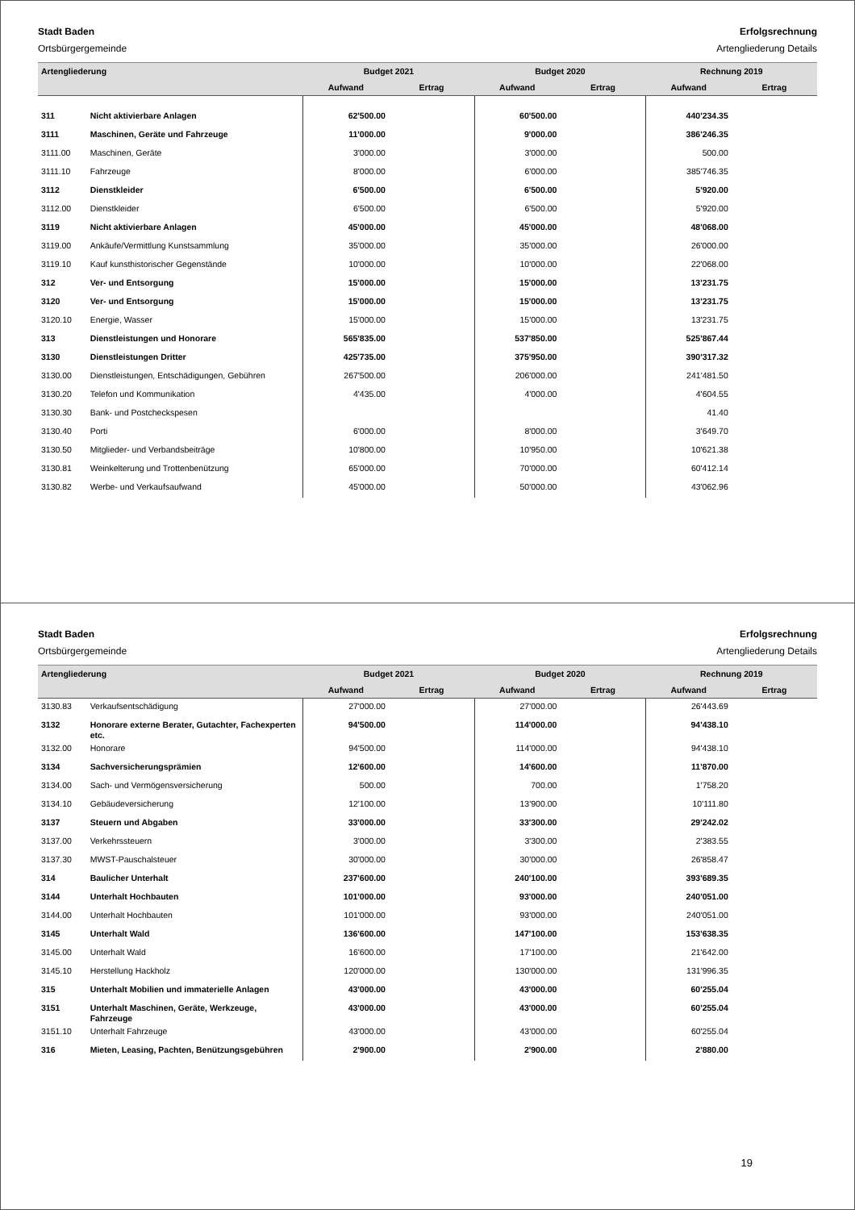Stadt Baden
Ortsbürgergemeinde
Erfolgsrechnung
Artengliederung Details
| Artengliederung | | Budget 2021 | | Budget 2020 | | Rechnung 2019 | |
| --- | --- | --- | --- | --- | --- | --- | --- |
| | | Aufwand | Ertrag | Aufwand | Ertrag | Aufwand | Ertrag |
| 311 | Nicht aktivierbare Anlagen | 62'500.00 | | 60'500.00 | | 440'234.35 | |
| 3111 | Maschinen, Geräte und Fahrzeuge | 11'000.00 | | 9'000.00 | | 386'246.35 | |
| 3111.00 | Maschinen, Geräte | 3'000.00 | | 3'000.00 | | 500.00 | |
| 3111.10 | Fahrzeuge | 8'000.00 | | 6'000.00 | | 385'746.35 | |
| 3112 | Dienstkleider | 6'500.00 | | 6'500.00 | | 5'920.00 | |
| 3112.00 | Dienstkleider | 6'500.00 | | 6'500.00 | | 5'920.00 | |
| 3119 | Nicht aktivierbare Anlagen | 45'000.00 | | 45'000.00 | | 48'068.00 | |
| 3119.00 | Ankäufe/Vermittlung Kunstsammlung | 35'000.00 | | 35'000.00 | | 26'000.00 | |
| 3119.10 | Kauf kunsthistorischer Gegenstände | 10'000.00 | | 10'000.00 | | 22'068.00 | |
| 312 | Ver- und Entsorgung | 15'000.00 | | 15'000.00 | | 13'231.75 | |
| 3120 | Ver- und Entsorgung | 15'000.00 | | 15'000.00 | | 13'231.75 | |
| 3120.10 | Energie, Wasser | 15'000.00 | | 15'000.00 | | 13'231.75 | |
| 313 | Dienstleistungen und Honorare | 565'835.00 | | 537'850.00 | | 525'867.44 | |
| 3130 | Dienstleistungen Dritter | 425'735.00 | | 375'950.00 | | 390'317.32 | |
| 3130.00 | Dienstleistungen, Entschädigungen, Gebühren | 267'500.00 | | 206'000.00 | | 241'481.50 | |
| 3130.20 | Telefon und Kommunikation | 4'435.00 | | 4'000.00 | | 4'604.55 | |
| 3130.30 | Bank- und Postcheckspesen | | | | | 41.40 | |
| 3130.40 | Porti | 6'000.00 | | 8'000.00 | | 3'649.70 | |
| 3130.50 | Mitglieder- und Verbandsbeiträge | 10'800.00 | | 10'950.00 | | 10'621.38 | |
| 3130.81 | Weinkelterung und Trottenbenützung | 65'000.00 | | 70'000.00 | | 60'412.14 | |
| 3130.82 | Werbe- und Verkaufsaufwand | 45'000.00 | | 50'000.00 | | 43'062.96 | |
Stadt Baden
Ortsbürgergemeinde
Erfolgsrechnung
Artengliederung Details
| Artengliederung | | Budget 2021 | | Budget 2020 | | Rechnung 2019 | |
| --- | --- | --- | --- | --- | --- | --- | --- |
| | | Aufwand | Ertrag | Aufwand | Ertrag | Aufwand | Ertrag |
| 3130.83 | Verkaufsentschädigung | 27'000.00 | | 27'000.00 | | 26'443.69 | |
| 3132 | Honorare externe Berater, Gutachter, Fachexperten etc. | 94'500.00 | | 114'000.00 | | 94'438.10 | |
| 3132.00 | Honorare | 94'500.00 | | 114'000.00 | | 94'438.10 | |
| 3134 | Sachversicherungsprämien | 12'600.00 | | 14'600.00 | | 11'870.00 | |
| 3134.00 | Sach- und Vermögensversicherung | 500.00 | | 700.00 | | 1'758.20 | |
| 3134.10 | Gebäudeversicherung | 12'100.00 | | 13'900.00 | | 10'111.80 | |
| 3137 | Steuern und Abgaben | 33'000.00 | | 33'300.00 | | 29'242.02 | |
| 3137.00 | Verkehrssteuern | 3'000.00 | | 3'300.00 | | 2'383.55 | |
| 3137.30 | MWST-Pauschalsteuer | 30'000.00 | | 30'000.00 | | 26'858.47 | |
| 314 | Baulicher Unterhalt | 237'600.00 | | 240'100.00 | | 393'689.35 | |
| 3144 | Unterhalt Hochbauten | 101'000.00 | | 93'000.00 | | 240'051.00 | |
| 3144.00 | Unterhalt Hochbauten | 101'000.00 | | 93'000.00 | | 240'051.00 | |
| 3145 | Unterhalt Wald | 136'600.00 | | 147'100.00 | | 153'638.35 | |
| 3145.00 | Unterhalt Wald | 16'600.00 | | 17'100.00 | | 21'642.00 | |
| 3145.10 | Herstellung Hackholz | 120'000.00 | | 130'000.00 | | 131'996.35 | |
| 315 | Unterhalt Mobilien und immaterielle Anlagen | 43'000.00 | | 43'000.00 | | 60'255.04 | |
| 3151 | Unterhalt Maschinen, Geräte, Werkzeuge, Fahrzeuge | 43'000.00 | | 43'000.00 | | 60'255.04 | |
| 3151.10 | Unterhalt Fahrzeuge | 43'000.00 | | 43'000.00 | | 60'255.04 | |
| 316 | Mieten, Leasing, Pachten, Benützungsgebühren | 2'900.00 | | 2'900.00 | | 2'880.00 | |
19